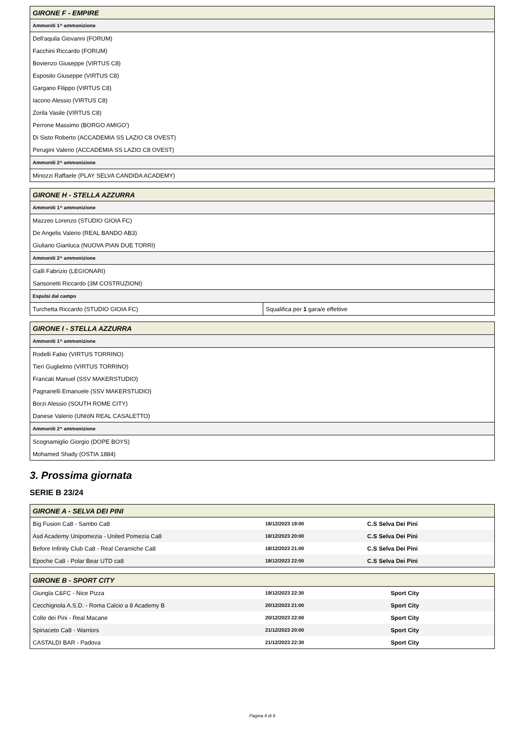| GIRONE F - EMPIRE |
| --- |
| Ammoniti 1^ ammonizione |
| Dell'aquila Giovanni (FORUM) |
| Facchini Riccardo (FORUM) |
| Bovienzo Giuseppe (VIRTUS C8) |
| Esposito Giuseppe (VIRTUS C8) |
| Gargano Filippo (VIRTUS C8) |
| Iacono Alessio (VIRTUS C8) |
| Zorila Vasile (VIRTUS C8) |
| Perrone Massimo (BORGO AMIGO') |
| Di Sisto Roberto (ACCADEMIA SS LAZIO C8 OVEST) |
| Perugini Valerio (ACCADEMIA SS LAZIO C8 OVEST) |
| Ammoniti 2^ ammonizione |
| Minozzi Raffaele (PLAY SELVA CANDIDA ACADEMY) |
| GIRONE H - STELLA AZZURRA | |
| --- | --- |
| Ammoniti 1^ ammonizione | |
| Mazzeo Lorenzo (STUDIO GIOIA FC) | |
| De Angelis Valerio (REAL BANDO AB3) | |
| Giuliano Gianluca (NUOVA PIAN DUE TORRI) | |
| Ammoniti 2^ ammonizione | |
| Galli Fabrizio (LEGIONARI) | |
| Sansonetti Riccardo (3M COSTRUZIONI) | |
| Espulsi dal campo | |
| Turchetta Riccardo (STUDIO GIOIA FC) | Squalifica per 1 gara/e effettive |
| GIRONE I - STELLA AZZURRA |
| --- |
| Ammoniti 1^ ammonizione |
| Rodelli Fabio (VIRTUS TORRINO) |
| Tieri Guglielmo (VIRTUS TORRINO) |
| Francati Manuel (SSV MAKERSTUDIO) |
| Pagnanelli Emanuele (SSV MAKERSTUDIO) |
| Borzi Alessio (SOUTH ROME CITY) |
| Danese Valerio (UNIòN REAL CASALETTO) |
| Ammoniti 2^ ammonizione |
| Scognamiglio Giorgio (DOPE BOYS) |
| Mohamed Shady (OSTIA 1884) |
3. Prossima giornata
SERIE B 23/24
| GIRONE A - SELVA DEI PINI | | |
| --- | --- | --- |
| Big Fusion Ca8 - Sambo Ca8 | 18/12/2023 19:00 | C.S Selva Dei Pini |
| Asd Academy Unipomezia - United Pomezia Ca8 | 18/12/2023 20:00 | C.S Selva Dei Pini |
| Before Infinity Club Ca8 - Real Ceramiche Ca8 | 18/12/2023 21:00 | C.S Selva Dei Pini |
| Epoche Ca8 - Polar Bear UTD ca8 | 18/12/2023 22:00 | C.S Selva Dei Pini |
| GIRONE B - SPORT CITY | | |
| --- | --- | --- |
| Giungla C&FC - Nice Pizza | 19/12/2023 22:30 | Sport City |
| Cecchignola A.S.D. - Roma Calcio a 8 Academy B | 20/12/2023 21:00 | Sport City |
| Colle dei Pini - Real Macane | 20/12/2023 22:00 | Sport City |
| Spinaceto Ca8 - Warriors | 21/12/2023 20:00 | Sport City |
| CASTALDI BAR - Padova | 21/12/2023 22:30 | Sport City |
Pagina 4 di 9